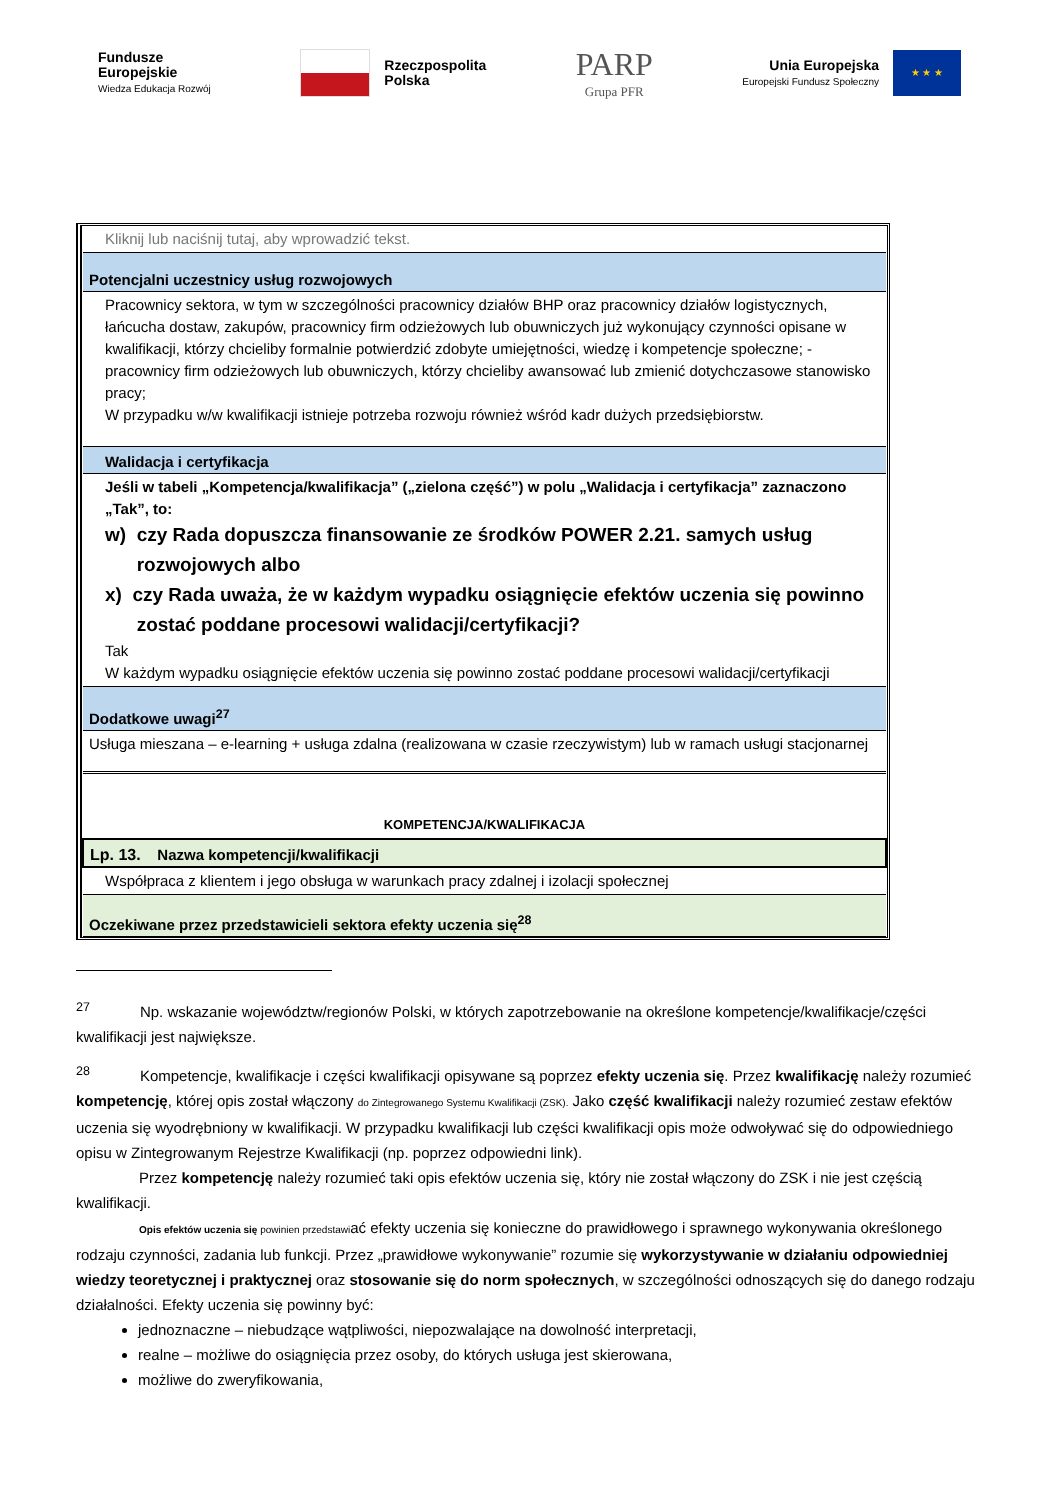Fundusze
Europejskie
Wiedza Edukacja Rozwój
Rzeczpospolita
Polska
PARP
Grupa PFR
Unia Europejska
Europejski Fundusz Społeczny ★ ★ ★
| Kliknij lub naciśnij tutaj, aby wprowadzić tekst. |
| Potencjalni uczestnicy usług rozwojowych |
| Pracownicy sektora, w tym w szczególności pracownicy działów BHP oraz pracownicy działów logistycznych, łańcucha dostaw, zakupów, pracownicy firm odzieżowych lub obuwniczych już wykonujący czynności opisane w kwalifikacji, którzy chcieliby formalnie potwierdzić zdobyte umiejętności, wiedzę i kompetencje społeczne; - pracownicy firm odzieżowych lub obuwniczych, którzy chcieliby awansować lub zmienić dotychczasowe stanowisko pracy; W przypadku w/w kwalifikacji istnieje potrzeba rozwoju również wśród kadr dużych przedsiębiorstw. |
| Walidacja i certyfikacja |
| Jeśli w tabeli „Kompetencja/kwalifikacja” („zielona część”) w polu „Walidacja i certyfikacja” zaznaczono „Tak”, to: w) czy Rada dopuszcza finansowanie ze środków POWER 2.21. samych usług rozwojowych albo x) czy Rada uważa, że w każdym wypadku osiągnięcie efektów uczenia się powinno zostać poddane procesowi walidacji/certyfikacji? Tak W każdym wypadku osiągnięcie efektów uczenia się powinno zostać poddane procesowi walidacji/certyfikacji |
| Dodatkowe uwagi<sup>27</sup> |
| Usługa mieszana – e-learning + usługa zdalna (realizowana w czasie rzeczywistym) lub w ramach usługi stacjonarnej |
| KOMPETENCJA/KWALIFIKACJA |
| Lp. 13. Nazwa kompetencji/kwalifikacji |
| Współpraca z klientem i jego obsługa w warunkach pracy zdalnej i izolacji społecznej |
| Oczekiwane przez przedstawicieli sektora efekty uczenia się<sup>28</sup> |
<sup>27</sup> Np. wskazanie województw/regionów Polski, w których zapotrzebowanie na określone kompetencje/kwalifikacje/części kwalifikacji jest największe.
<sup>28</sup> Kompetencje, kwalifikacje i części kwalifikacji opisywane są poprzez efekty uczenia się. Przez kwalifikację należy rozumieć kompetencję, której opis został włączony do Zintegrowanego Systemu Kwalifikacji (ZSK). Jako część kwalifikacji należy rozumieć zestaw efektów uczenia się wyodrębniony w kwalifikacji. W przypadku kwalifikacji lub części kwalifikacji opis może odwoływać się do odpowiedniego opisu w Zintegrowanym Rejestrze Kwalifikacji (np. poprzez odpowiedni link).
Przez kompetencję należy rozumieć taki opis efektów uczenia się, który nie został włączony do ZSK i nie jest częścią kwalifikacji.
Opis efektów uczenia się powinien przedstawiać efekty uczenia się konieczne do prawidłowego i sprawnego wykonywania określonego rodzaju czynności, zadania lub funkcji. Przez „prawidłowe wykonywanie” rozumie się wykorzystywanie w działaniu odpowiedniej wiedzy teoretycznej i praktycznej oraz stosowanie się do norm społecznych, w szczególności odnoszących się do danego rodzaju działalności. Efekty uczenia się powinny być:
jednoznaczne – niebudzące wątpliwości, niepozwalające na dowolność interpretacji,
realne – możliwe do osiągnięcia przez osoby, do których usługa jest skierowana,
możliwe do zweryfikowania,